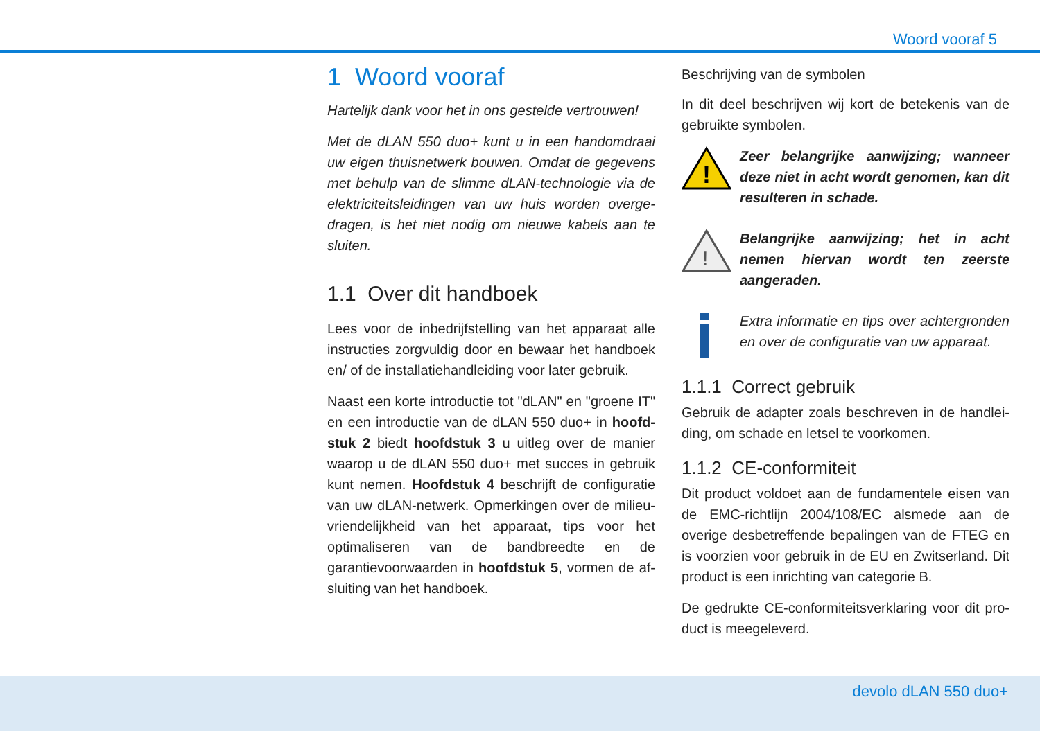Woord vooraf 5
1 Woord vooraf
Hartelijk dank voor het in ons gestelde vertrouwen!
Met de dLAN 550 duo+ kunt u in een handomdraai uw eigen thuisnetwerk bouwen. Omdat de gegevens met behulp van de slimme dLAN-technologie via de elektriciteitsleidingen van uw huis worden overge­dragen, is het niet nodig om nieuwe kabels aan te sluiten.
1.1 Over dit handboek
Lees voor de inbedrijfstelling van het apparaat alle in­structies zorgvuldig door en bewaar het handboek en/ of de installatiehandleiding voor later gebruik.
Naast een korte introductie tot "dLAN" en "groene IT" en een introductie van de dLAN 550 duo+ in hoofd­stuk 2 biedt hoofdstuk 3 u uitleg over de manier waarop u de dLAN 550 duo+ met succes in gebruik kunt nemen. Hoofdstuk 4 beschrijft de configuratie van uw dLAN-netwerk. Opmerkingen over de milieu­vriendelijkheid van het apparaat, tips voor het optima­liseren van de bandbreedte en de garantievoorwaarden in hoofdstuk 5, vormen de af­sluiting van het handboek.
Beschrijving van de symbolen
In dit deel beschrijven wij kort de betekenis van de ge­bruikte symbolen.
!
Zeer belangrijke aanwijzing; wan­neer deze niet in acht wordt geno­men, kan dit resulteren in schade.
!
Belangrijke aanwijzing; het in acht nemen hiervan wordt ten zeerste aangeraden.
Extra informatie en tips over achtergronden en over de configuratie van uw apparaat.
1.1.1 Correct gebruik
Gebruik de adapter zoals beschreven in de handlei­ding, om schade en letsel te voorkomen.
1.1.2 CE-conformiteit
Dit product voldoet aan de fundamentele eisen van de EMC-richtlijn 2004/108/EC alsmede aan de overige desbetreffende bepalingen van de FTEG en is voorzien voor gebruik in de EU en Zwitserland. Dit product is een inrichting van categorie B.
De gedrukte CE-conformiteitsverklaring voor dit pro­duct is meegeleverd.
devolo dLAN 550 duo+